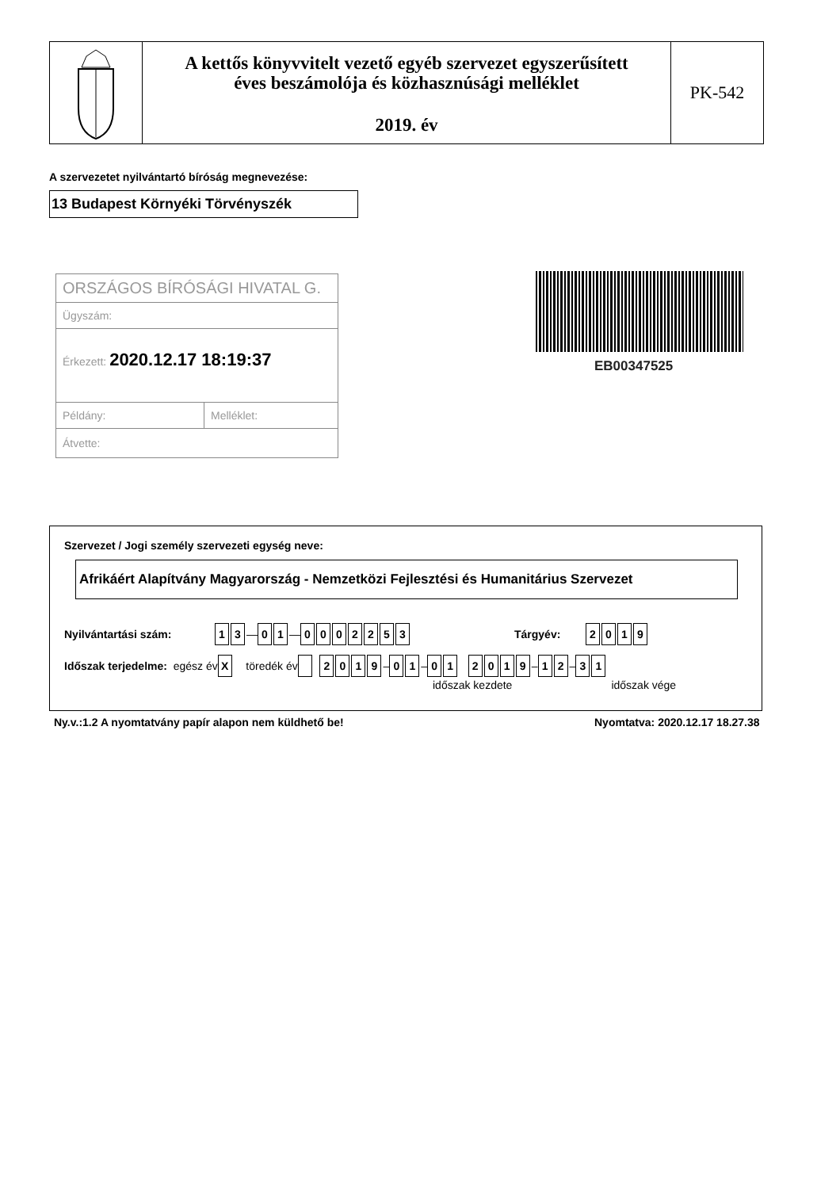A kettős könyvvitelt vezető egyéb szervezet egyszerűsített
éves beszámolója és közhasznúsági melléklet
2019. év
PK-542
A szervezetet nyilvántartó bíróság megnevezése:
13 Budapest Környéki Törvényszék
ORSZÁGOS BÍRÓSÁGI HIVATAL G.
Ügyszám:
Érkezett: 2020.12.17 18:19:37
Példány: Melléklet:
Átvette:
EB00347525
Szervezet / Jogi személy szervezeti egység neve:
Afrikáért Alapítvány Magyarország - Nemzetközi Fejlesztési és Humanitárius Szervezet
Nyilvántartási szám: 1 3 — 0 1 — 0002253 Tárgyév: 2019
Időszak terjedelme: egész év X töredék év 2019 – 0 1 – 01 2019 – 1 2 – 3 1
időszak kezdete időszak vége
Ny.v.:1.2 A nyomtatvány papír alapon nem küldhető be!
Nyomtatva: 2020.12.17 18.27.38